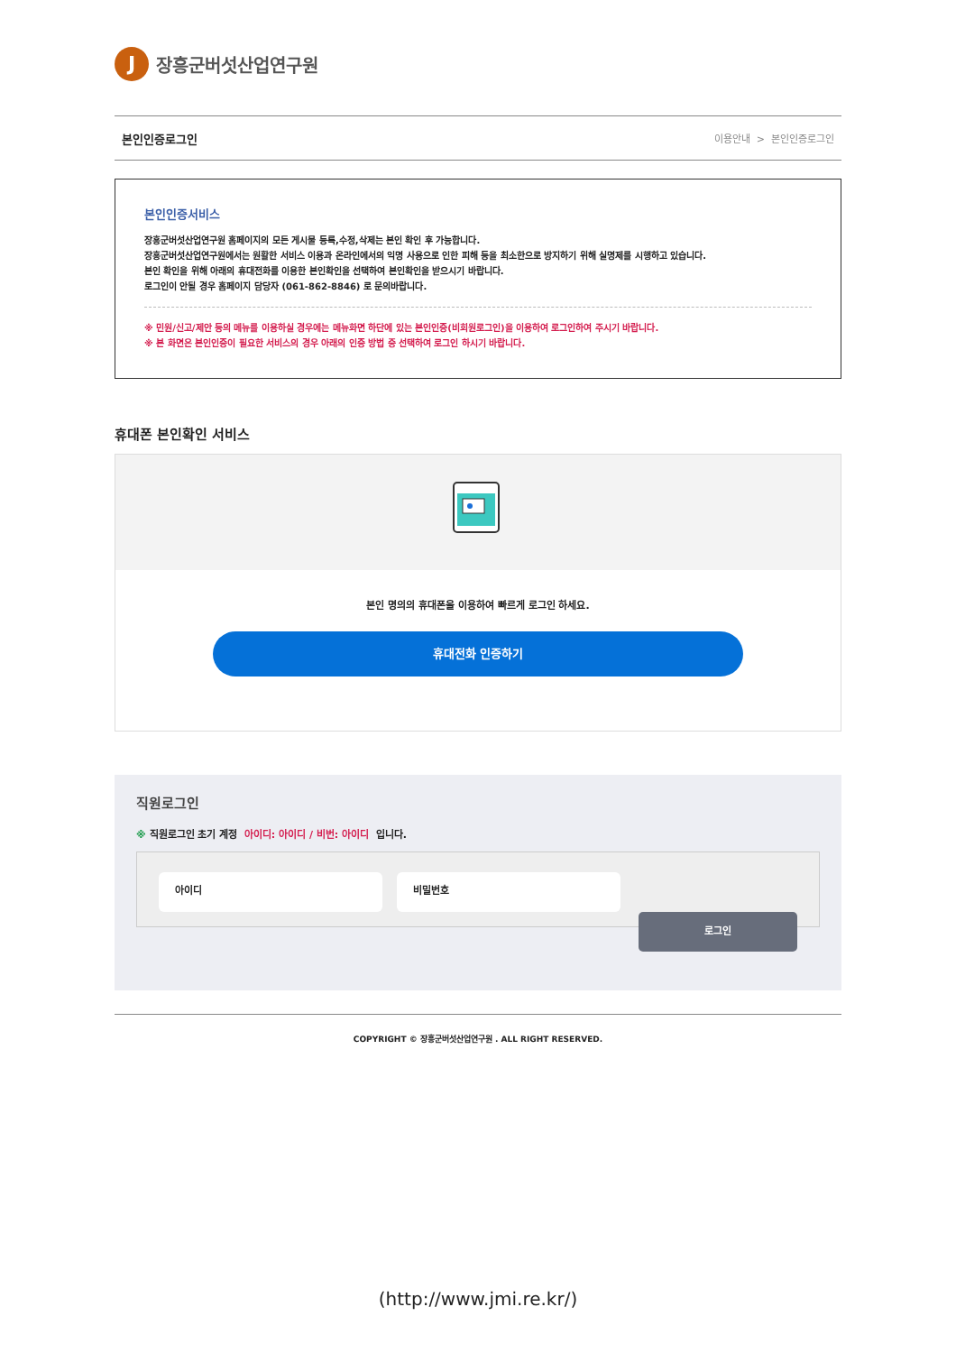J
장흥군버섯산업연구원
본인인증로그인
이용안내 > 본인인증로그인
본인인증서비스
장흥군버섯산업연구원 홈페이지의 모든 게시물 등록,수정,삭제는 본인 확인 후 가능합니다.
장흥군버섯산업연구원에서는 원활한 서비스 이용과 온라인에서의 익명 사용으로 인한 피해 등을 최소한으로 방지하기 위해 실명제를 시행하고 있습니다.
본인 확인을 위해 아래의 휴대전화를 이용한 본인확인을 선택하여 본인확인을 받으시기 바랍니다.
로그인이 안될 경우 홈페이지 담당자 (061-862-8846) 로 문의바랍니다.
※ 민원/신고/제안 등의 메뉴를 이용하실 경우에는 메뉴화면 하단에 있는 본인인증(비회원로그인)을 이용하여 로그인하여 주시기 바랍니다.
※ 본 화면은 본인인증이 필요한 서비스의 경우 아래의 인증 방법 중 선택하여 로그인 하시기 바랍니다.
휴대폰 본인확인 서비스
본인 명의의 휴대폰을 이용하여 빠르게 로그인 하세요.
휴대전화 인증하기
직원로그인
※ 직원로그인 초기 계정 아이디: 아이디 / 비번: 아이디 입니다.
아이디 비밀번호
로그인
COPYRIGHT © 장흥군버섯산업연구원 . ALL RIGHT RESERVED.
(http://www.jmi.re.kr/)